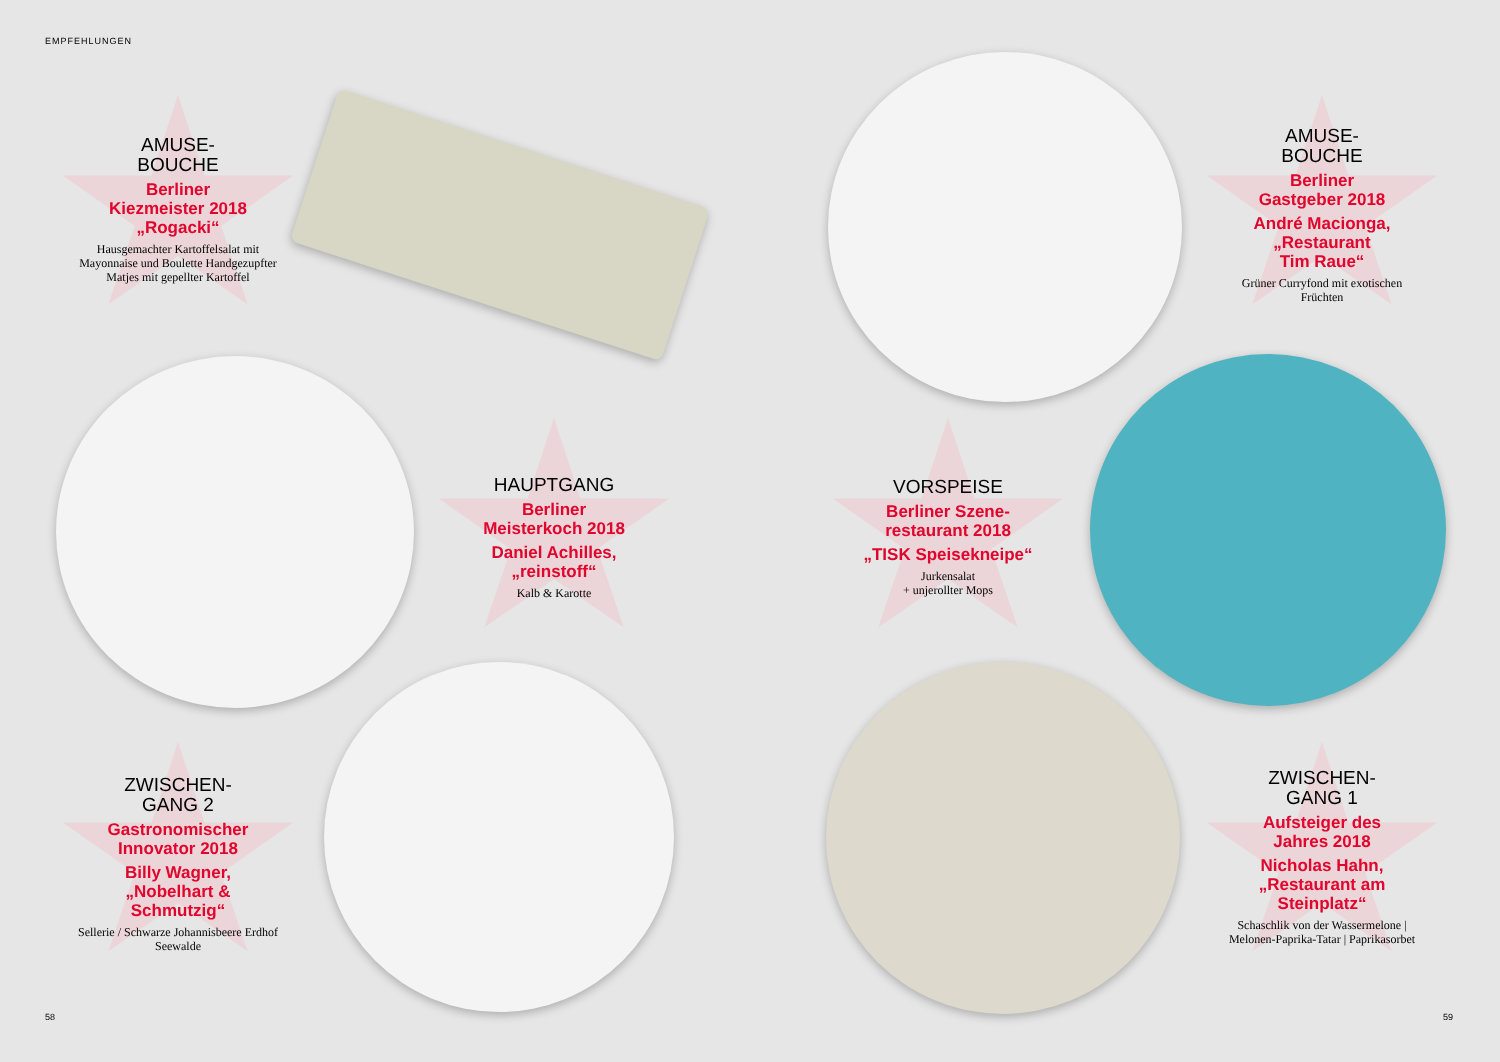EMPFEHLUNGEN
AMUSE-
BOUCHE
Berliner
Kiezmeister 2018
„Rogacki“
Hausgemachter Kartoffelsalat mit Mayonnaise und Boulette Handgezupfter Matjes mit gepellter Kartoffel
AMUSE-
BOUCHE
Berliner
Gastgeber 2018
André Macionga,
„Restaurant
Tim Raue“
Grüner Curryfond mit exotischen Früchten
HAUPTGANG
Berliner
Meisterkoch 2018
Daniel Achilles,
„reinstoff“
Kalb & Karotte
VORSPEISE
Berliner Szene-
restaurant 2018
„TISK Speisekneipe“
Jurkensalat
+ unjerollter Mops
ZWISCHEN-
GANG 2
Gastronomischer
Innovator 2018
Billy Wagner,
„Nobelhart &
Schmutzig“
Sellerie / Schwarze Johannisbeere Erdhof Seewalde
ZWISCHEN-
GANG 1
Aufsteiger des
Jahres 2018
Nicholas Hahn,
„Restaurant am
Steinplatz“
Schaschlik von der Wassermelone | Melonen-Paprika-Tatar | Paprikasorbet
58 59